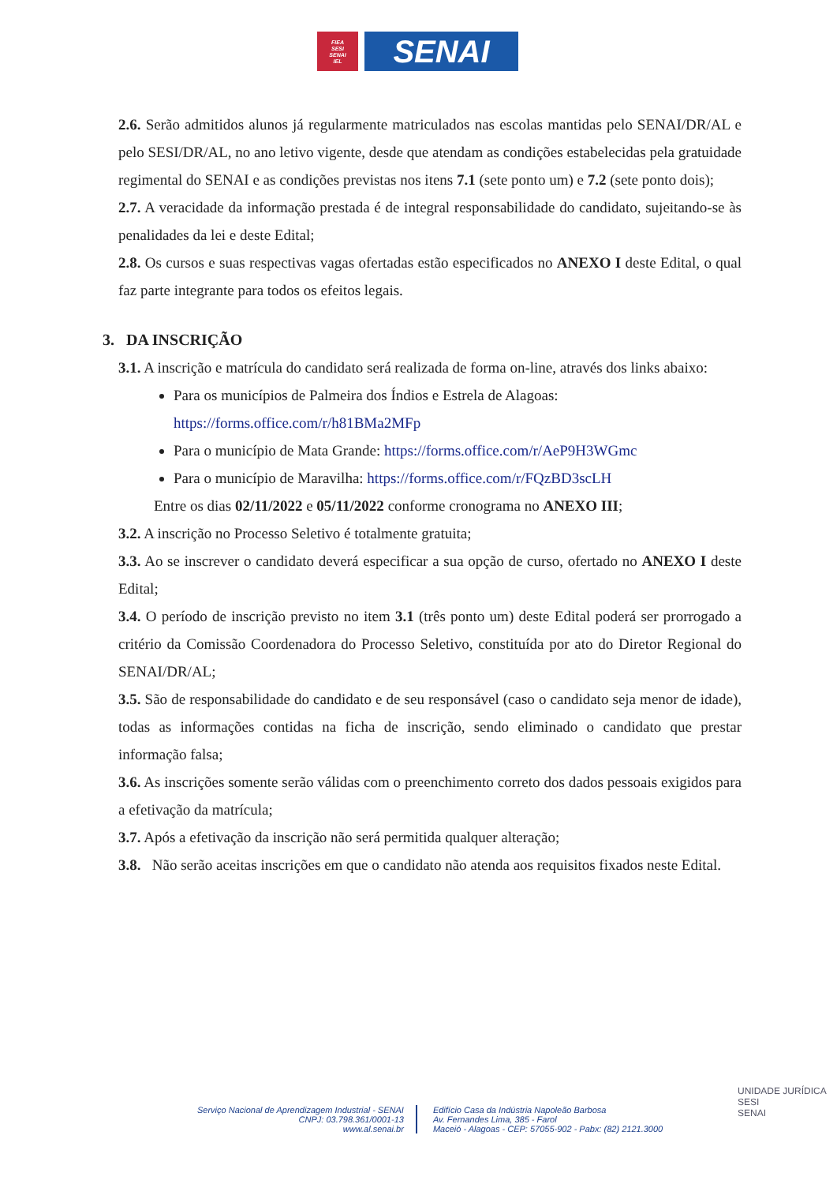FIEA
SESI
SENAI
IEL
SENAI
2.6. Serão admitidos alunos já regularmente matriculados nas escolas mantidas pelo SENAI/DR/AL e pelo SESI/DR/AL, no ano letivo vigente, desde que atendam as condições estabelecidas pela gratuidade regimental do SENAI e as condições previstas nos itens 7.1 (sete ponto um) e 7.2 (sete ponto dois);
2.7. A veracidade da informação prestada é de integral responsabilidade do candidato, sujeitando-se às penalidades da lei e deste Edital;
2.8. Os cursos e suas respectivas vagas ofertadas estão especificados no ANEXO I deste Edital, o qual faz parte integrante para todos os efeitos legais.
3. DA INSCRIÇÃO
3.1. A inscrição e matrícula do candidato será realizada de forma on-line, através dos links abaixo:
Para os municípios de Palmeira dos Índios e Estrela de Alagoas: https://forms.office.com/r/h81BMa2MFp
Para o município de Mata Grande: https://forms.office.com/r/AeP9H3WGmc
Para o município de Maravilha: https://forms.office.com/r/FQzBD3scLH
Entre os dias 02/11/2022 e 05/11/2022 conforme cronograma no ANEXO III;
3.2. A inscrição no Processo Seletivo é totalmente gratuita;
3.3. Ao se inscrever o candidato deverá especificar a sua opção de curso, ofertado no ANEXO I deste Edital;
3.4. O período de inscrição previsto no item 3.1 (três ponto um) deste Edital poderá ser prorrogado a critério da Comissão Coordenadora do Processo Seletivo, constituída por ato do Diretor Regional do SENAI/DR/AL;
3.5. São de responsabilidade do candidato e de seu responsável (caso o candidato seja menor de idade), todas as informações contidas na ficha de inscrição, sendo eliminado o candidato que prestar informação falsa;
3.6. As inscrições somente serão válidas com o preenchimento correto dos dados pessoais exigidos para a efetivação da matrícula;
3.7. Após a efetivação da inscrição não será permitida qualquer alteração;
3.8. Não serão aceitas inscrições em que o candidato não atenda aos requisitos fixados neste Edital.
Serviço Nacional de Aprendizagem Industrial - SENAI
CNPJ: 03.798.361/0001-13
www.al.senai.br
Edifício Casa da Indústria Napoleão Barbosa
Av. Fernandes Lima, 385 - Farol
Maceió - Alagoas - CEP: 57055-902 - Pabx: (82) 2121.3000
UNIDADE JURÍDICA
SESI
SENAI